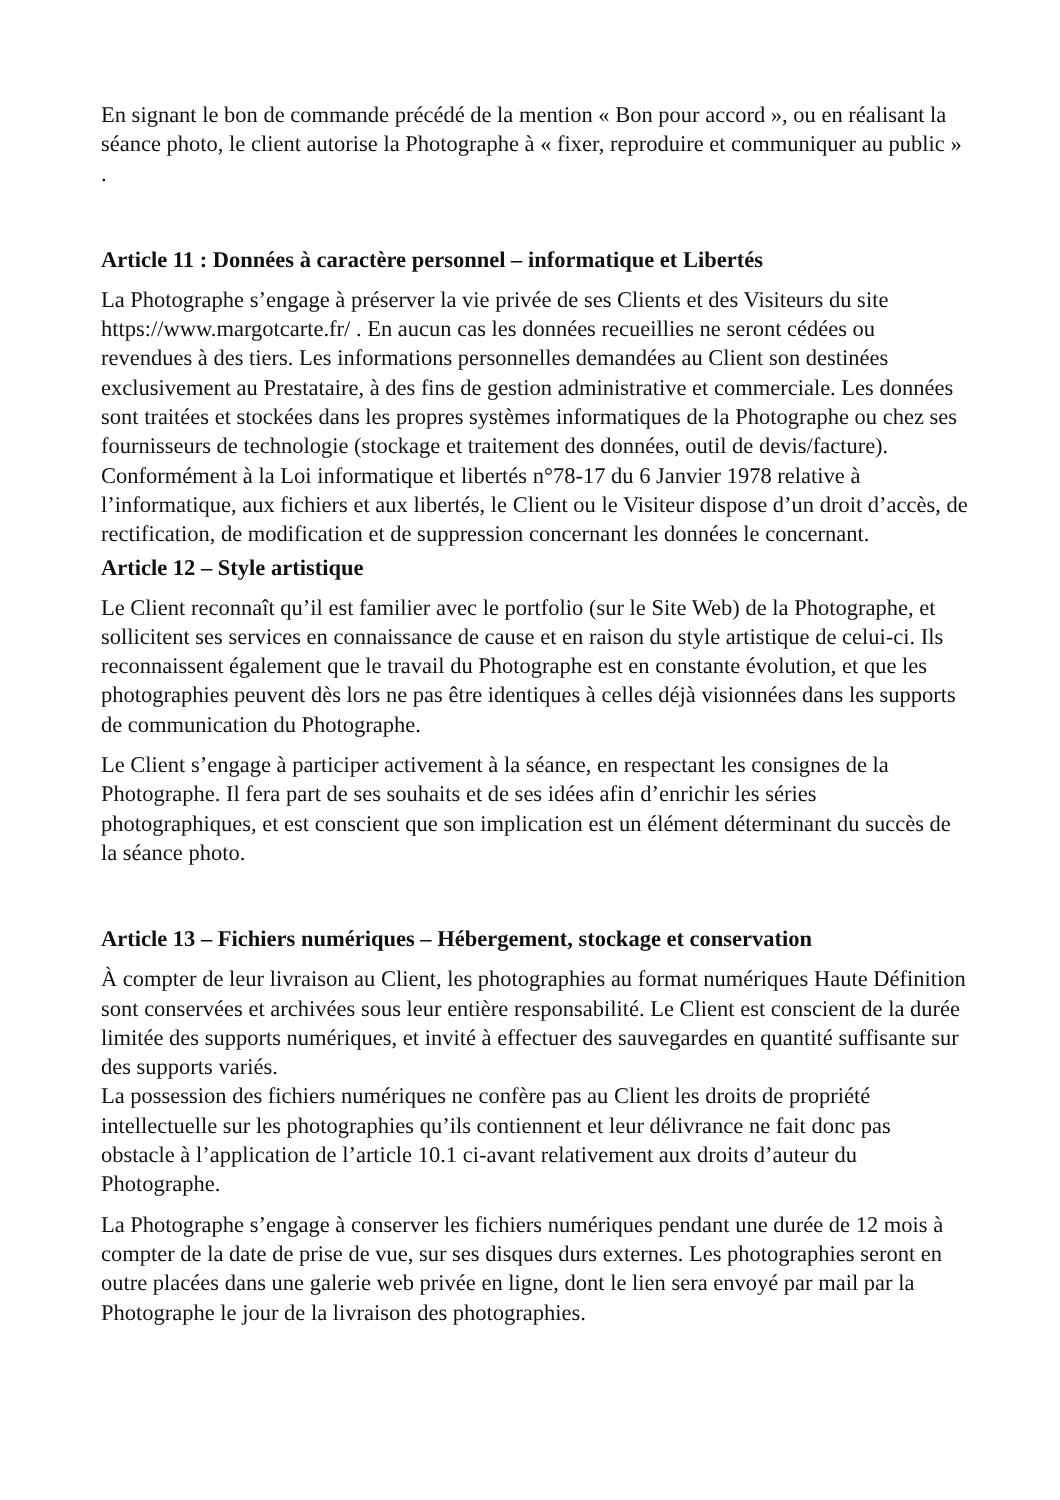En signant le bon de commande précédé de la mention « Bon pour accord », ou en réalisant la séance photo, le client autorise la Photographe à « fixer, reproduire et communiquer au public » .
Article 11 : Données à caractère personnel – informatique et Libertés
La Photographe s’engage à préserver la vie privée de ses Clients et des Visiteurs du site https://www.margotcarte.fr/ . En aucun cas les données recueillies ne seront cédées ou revendues à des tiers. Les informations personnelles demandées au Client son destinées exclusivement au Prestataire, à des fins de gestion administrative et commerciale. Les données sont traitées et stockées dans les propres systèmes informatiques de la Photographe ou chez ses fournisseurs de technologie (stockage et traitement des données, outil de devis/facture).
Conformément à la Loi informatique et libertés n°78-17 du 6 Janvier 1978 relative à l’informatique, aux fichiers et aux libertés, le Client ou le Visiteur dispose d’un droit d’accès, de rectification, de modification et de suppression concernant les données le concernant.
Article 12 – Style artistique
Le Client reconnaît qu’il est familier avec le portfolio (sur le Site Web) de la Photographe, et sollicitent ses services en connaissance de cause et en raison du style artistique de celui-ci. Ils reconnaissent également que le travail du Photographe est en constante évolution, et que les photographies peuvent dès lors ne pas être identiques à celles déjà visionnées dans les supports de communication du Photographe.
Le Client s’engage à participer activement à la séance, en respectant les consignes de la Photographe. Il fera part de ses souhaits et de ses idées afin d’enrichir les séries photographiques, et est conscient que son implication est un élément déterminant du succès de la séance photo.
Article 13 – Fichiers numériques – Hébergement, stockage et conservation
À compter de leur livraison au Client, les photographies au format numériques Haute Définition sont conservées et archivées sous leur entière responsabilité. Le Client est conscient de la durée limitée des supports numériques, et invité à effectuer des sauvegardes en quantité suffisante sur des supports variés.
La possession des fichiers numériques ne confère pas au Client les droits de propriété intellectuelle sur les photographies qu’ils contiennent et leur délivrance ne fait donc pas obstacle à l’application de l’article 10.1 ci-avant relativement aux droits d’auteur du Photographe.
La Photographe s’engage à conserver les fichiers numériques pendant une durée de 12 mois à compter de la date de prise de vue, sur ses disques durs externes. Les photographies seront en outre placées dans une galerie web privée en ligne, dont le lien sera envoyé par mail par la Photographe le jour de la livraison des photographies.